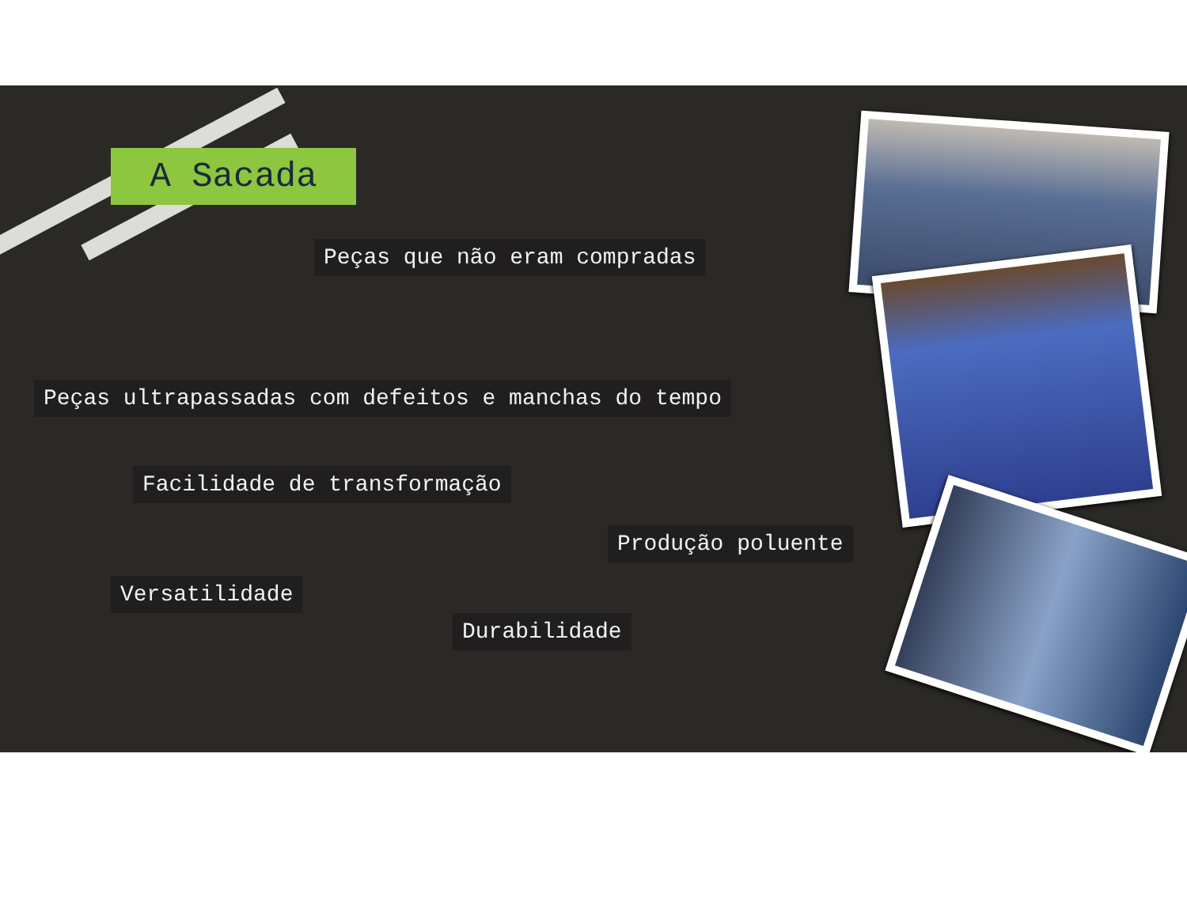A Sacada
Peças que não eram compradas
Peças ultrapassadas com defeitos e manchas do tempo
Facilidade de transformação
Produção poluente
Versatilidade
Durabilidade